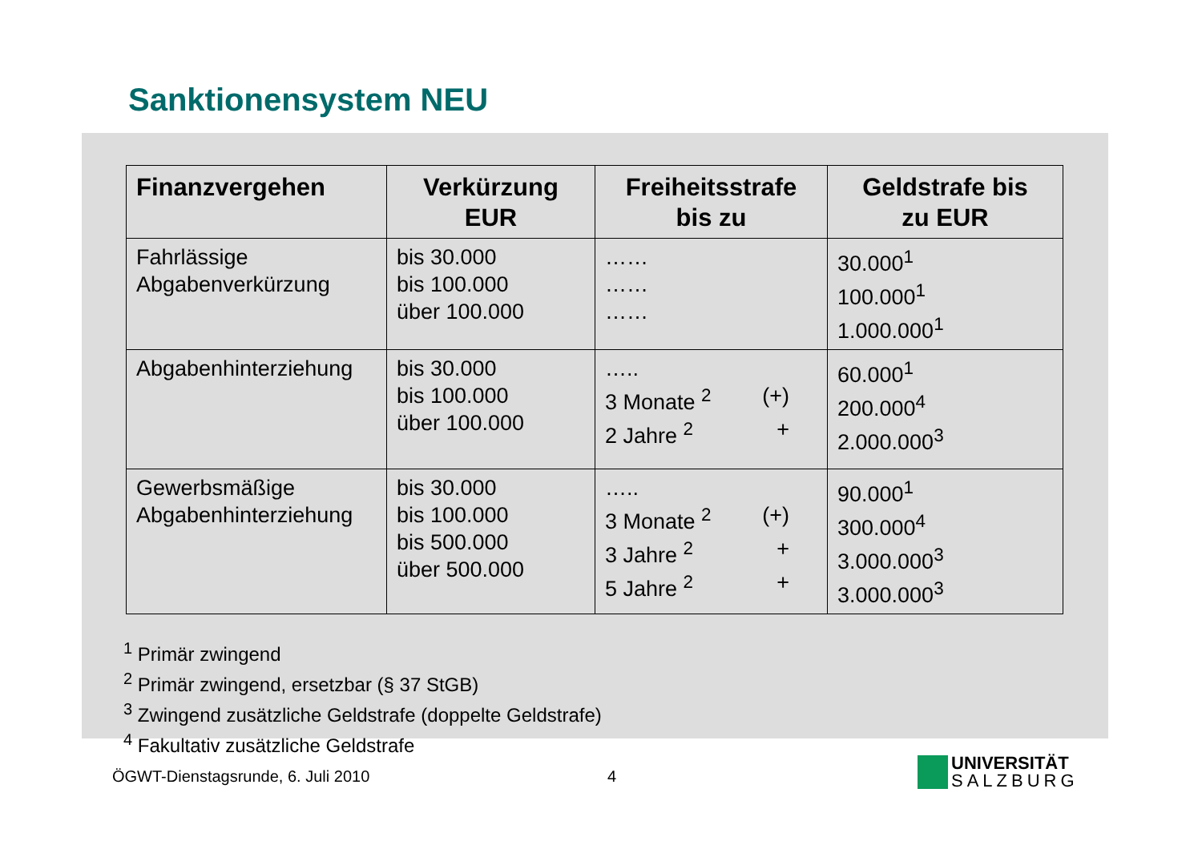Sanktionensystem NEU
| Finanzvergehen | Verkürzung EUR | Freiheitsstrafe bis zu | Geldstrafe bis zu EUR |
| --- | --- | --- | --- |
| Fahrlässige Abgabenverkürzung | bis 30.000 bis 100.000 über 100.000 | …… …… …… | 30.000<sup>1</sup> 100.000<sup>1</sup> 1.000.000<sup>1</sup> |
| Abgabenhinterziehung | bis 30.000 bis 100.000 über 100.000 | ….. 3 Monate <sup>2</sup> (+) 2 Jahre <sup>2</sup> + | 60.000<sup>1</sup> 200.000<sup>4</sup> 2.000.000<sup>3</sup> |
| Gewerbsmäßige Abgabenhinterziehung | bis 30.000 bis 100.000 bis 500.000 über 500.000 | ….. 3 Monate <sup>2</sup> (+) 3 Jahre <sup>2</sup> + 5 Jahre <sup>2</sup> + | 90.000<sup>1</sup> 300.000<sup>4</sup> 3.000.000<sup>3</sup> 3.000.000<sup>3</sup> |
<sup>1</sup> Primär zwingend
<sup>2</sup> Primär zwingend, ersetzbar (§ 37 StGB)
<sup>3</sup> Zwingend zusätzliche Geldstrafe (doppelte Geldstrafe)
<sup>4</sup> Fakultativ zusätzliche Geldstrafe
ÖGWT-Dienstagsrunde, 6. Juli 2010
4
UNIVERSITÄT
SALZBURG